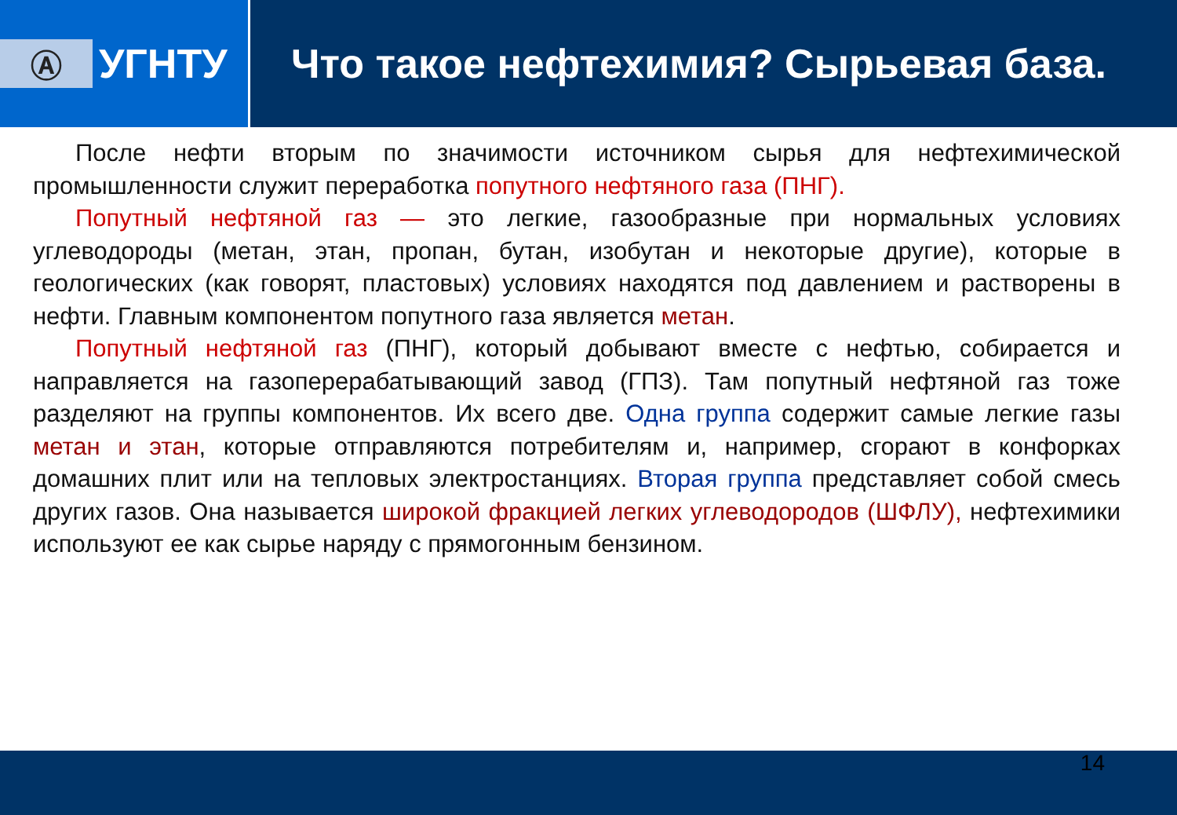Ⓐ
УГНТУ
Что такое нефтехимия? Сырьевая база.
После нефти вторым по значимости источником сырья для нефтехимической промышленности служит переработка попутного нефтяного газа (ПНГ).
Попутный нефтяной газ — это легкие, газообразные при нормальных условиях углеводороды (метан, этан, пропан, бутан, изобутан и некоторые другие), которые в геологических (как говорят, пластовых) условиях находятся под давлением и растворены в нефти. Главным компонентом попутного газа является метан.
Попутный нефтяной газ (ПНГ), который добывают вместе с нефтью, собирается и направляется на газоперерабатывающий завод (ГПЗ). Там попутный нефтяной газ тоже разделяют на группы компонентов. Их всего две. Одна группа содержит самые легкие газы метан и этан, которые отправляются потребителям и, например, сгорают в конфорках домашних плит или на тепловых электростанциях. Вторая группа представляет собой смесь других газов. Она называется широкой фракцией легких углеводородов (ШФЛУ), нефтехимики используют ее как сырье наряду с прямогонным бензином.
14